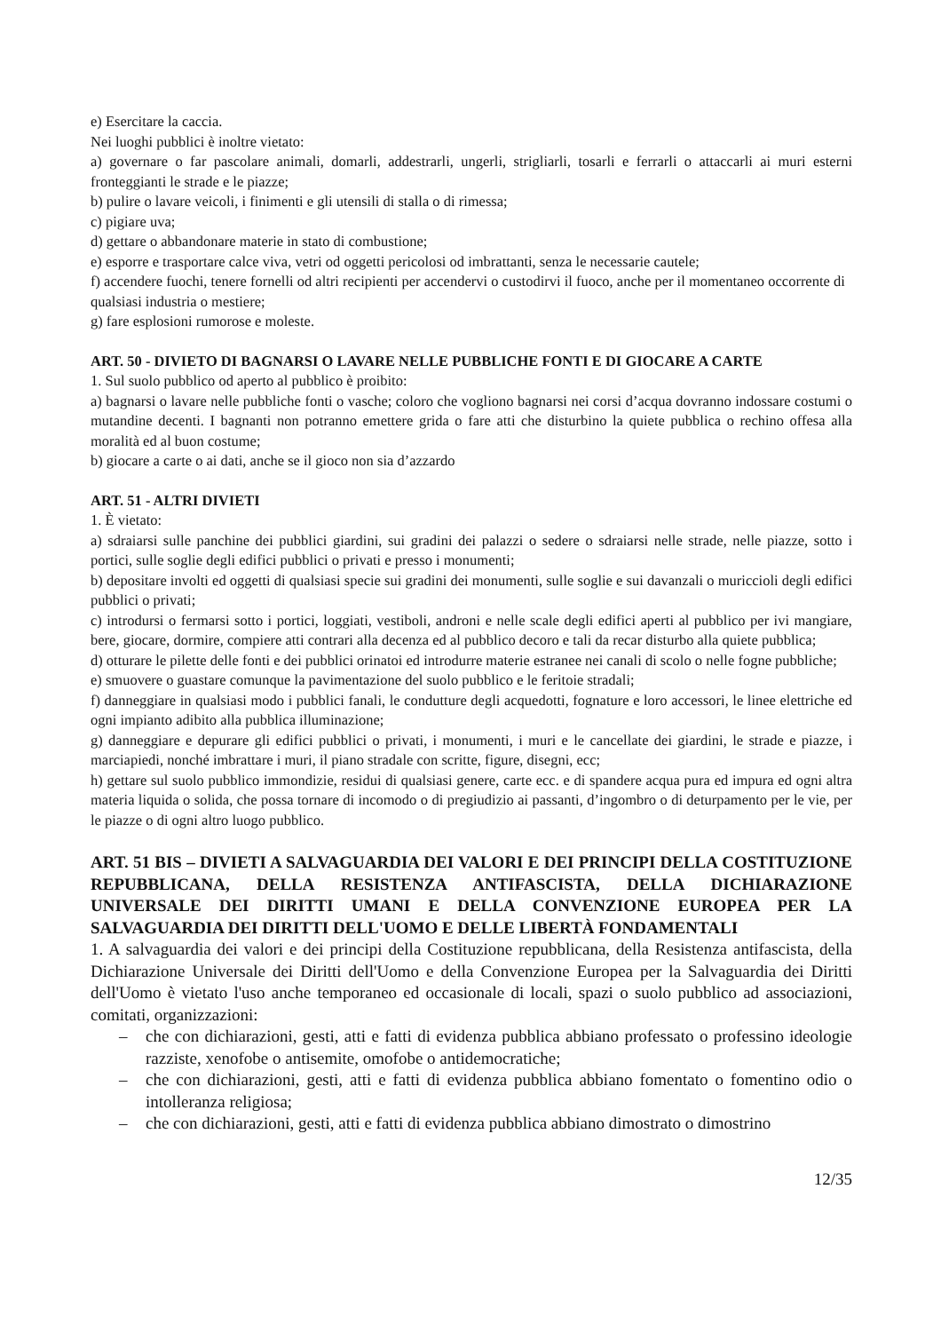e) Esercitare la caccia.
Nei luoghi pubblici è inoltre vietato:
a) governare o far pascolare animali, domarli, addestrarli, ungerli, strigliarli, tosarli e ferrarli o attaccarli ai muri esterni fronteggianti le strade e le piazze;
b) pulire o lavare veicoli, i finimenti e gli utensili di stalla o di rimessa;
c) pigiare uva;
d) gettare o abbandonare materie in stato di combustione;
e) esporre e trasportare calce viva, vetri od oggetti pericolosi od imbrattanti, senza le necessarie cautele;
f) accendere fuochi, tenere fornelli od altri recipienti per accendervi o custodirvi il fuoco, anche per il momentaneo occorrente di qualsiasi industria o mestiere;
g) fare esplosioni rumorose e moleste.
ART. 50 - DIVIETO DI BAGNARSI O LAVARE NELLE PUBBLICHE FONTI E DI GIOCARE A CARTE
1. Sul suolo pubblico od aperto al pubblico è proibito:
a) bagnarsi o lavare nelle pubbliche fonti o vasche; coloro che vogliono bagnarsi nei corsi d’acqua dovranno indossare costumi o mutandine decenti. I bagnanti non potranno emettere grida o fare atti che disturbino la quiete pubblica o rechino offesa alla moralità ed al buon costume;
b) giocare a carte o ai dati, anche se il gioco non sia d’azzardo
ART. 51 - ALTRI DIVIETI
1. È vietato:
a) sdraiarsi sulle panchine dei pubblici giardini, sui gradini dei palazzi o sedere o sdraiarsi nelle strade, nelle piazze, sotto i portici, sulle soglie degli edifici pubblici o privati e presso i monumenti;
b) depositare involti ed oggetti di qualsiasi specie sui gradini dei monumenti, sulle soglie e sui davanzali o muriccioli degli edifici pubblici o privati;
c) introdursi o fermarsi sotto i portici, loggiati, vestiboli, androni e nelle scale degli edifici aperti al pubblico per ivi mangiare, bere, giocare, dormire, compiere atti contrari alla decenza ed al pubblico decoro e tali da recar disturbo alla quiete pubblica;
d) otturare le pilette delle fonti e dei pubblici orinatoi ed introdurre materie estranee nei canali di scolo o nelle fogne pubbliche;
e) smuovere o guastare comunque la pavimentazione del suolo pubblico e le feritoie stradali;
f) danneggiare in qualsiasi modo i pubblici fanali, le condutture degli acquedotti, fognature e loro accessori, le linee elettriche ed ogni impianto adibito alla pubblica illuminazione;
g) danneggiare e depurare gli edifici pubblici o privati, i monumenti, i muri e le cancellate dei giardini, le strade e piazze, i marciapiedi, nonché imbrattare i muri, il piano stradale con scritte, figure, disegni, ecc;
h) gettare sul suolo pubblico immondizie, residui di qualsiasi genere, carte ecc. e di spandere acqua pura ed impura ed ogni altra materia liquida o solida, che possa tornare di incomodo o di pregiudizio ai passanti, d’ingombro o di deturpamento per le vie, per le piazze o di ogni altro luogo pubblico.
ART. 51 BIS – DIVIETI A SALVAGUARDIA DEI VALORI E DEI PRINCIPI DELLA COSTITUZIONE REPUBBLICANA, DELLA RESISTENZA ANTIFASCISTA, DELLA DICHIARAZIONE UNIVERSALE DEI DIRITTI UMANI E DELLA CONVENZIONE EUROPEA PER LA SALVAGUARDIA DEI DIRITTI DELL'UOMO E DELLE LIBERTÀ FONDAMENTALI
1. A salvaguardia dei valori e dei principi della Costituzione repubblicana, della Resistenza antifascista, della Dichiarazione Universale dei Diritti dell'Uomo e della Convenzione Europea per la Salvaguardia dei Diritti dell'Uomo è vietato l'uso anche temporaneo ed occasionale di locali, spazi o suolo pubblico ad associazioni, comitati, organizzazioni:
– che con dichiarazioni, gesti, atti e fatti di evidenza pubblica abbiano professato o professino ideologie razziste, xenofobe o antisemite, omofobe o antidemocratiche;
– che con dichiarazioni, gesti, atti e fatti di evidenza pubblica abbiano fomentato o fomentino odio o intolleranza religiosa;
– che con dichiarazioni, gesti, atti e fatti di evidenza pubblica abbiano dimostrato o dimostrino
12/35